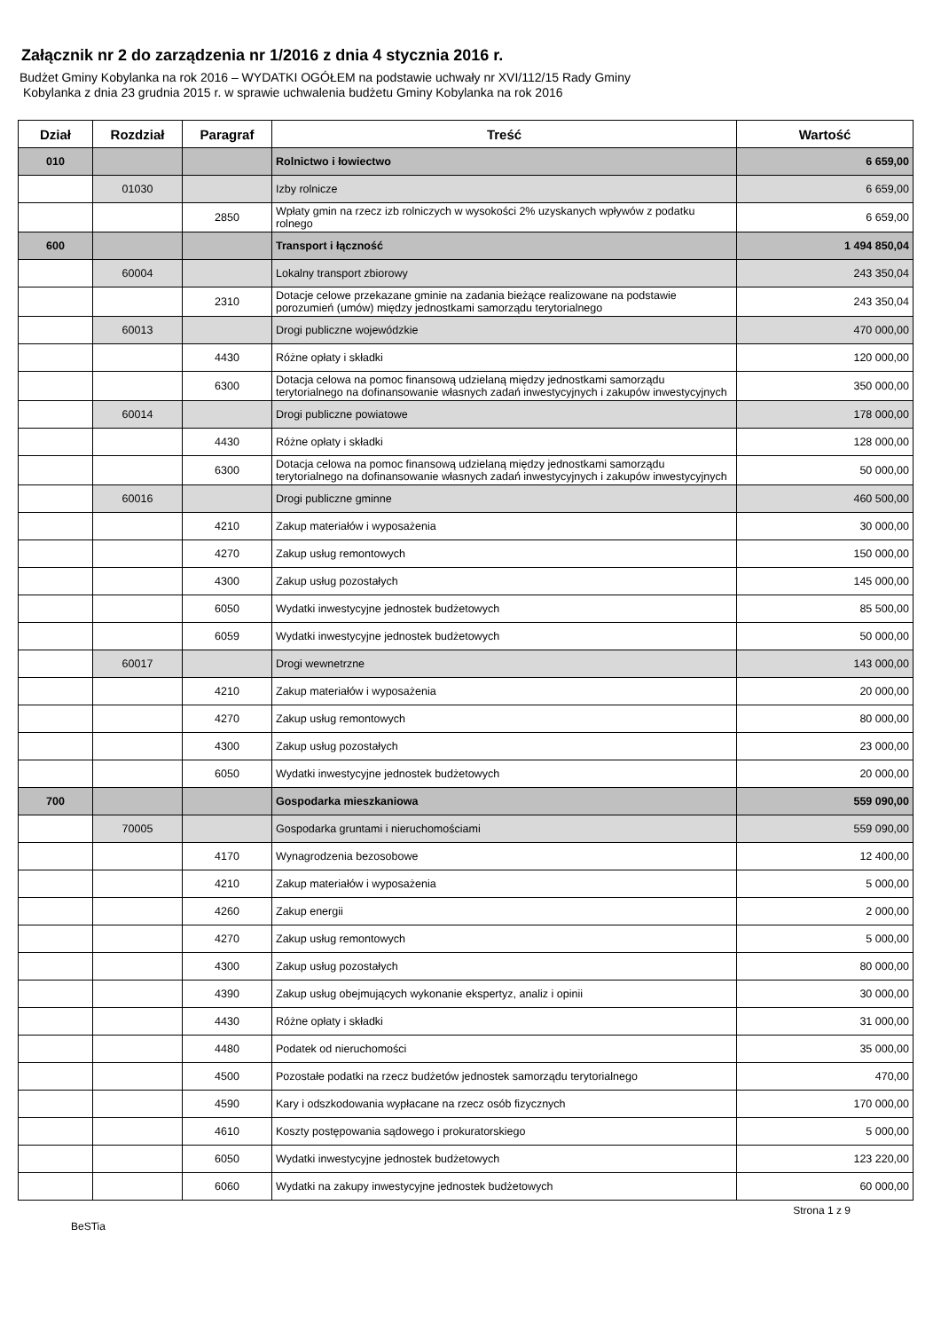Załącznik nr 2 do zarządzenia nr 1/2016 z dnia 4 stycznia 2016 r.
Budżet Gminy Kobylanka na rok 2016 – WYDATKI OGÓŁEM na podstawie uchwały nr XVI/112/15 Rady Gminy
Kobylanka z dnia 23 grudnia 2015 r. w sprawie uchwalenia budżetu Gminy Kobylanka na rok 2016
| Dział | Rozdział | Paragraf | Treść | Wartość |
| --- | --- | --- | --- | --- |
| 010 | | | Rolnictwo i łowiectwo | 6 659,00 |
| | 01030 | | Izby rolnicze | 6 659,00 |
| | | 2850 | Wpłaty gmin na rzecz izb rolniczych w wysokości 2% uzyskanych wpływów z podatku rolnego | 6 659,00 |
| 600 | | | Transport i łączność | 1 494 850,04 |
| | 60004 | | Lokalny transport zbiorowy | 243 350,04 |
| | | 2310 | Dotacje celowe przekazane gminie na zadania bieżące realizowane na podstawie porozumień (umów) między jednostkami samorządu terytorialnego | 243 350,04 |
| | 60013 | | Drogi publiczne wojewódzkie | 470 000,00 |
| | | 4430 | Różne opłaty i składki | 120 000,00 |
| | | 6300 | Dotacja celowa na pomoc finansową udzielaną między jednostkami samorządu terytorialnego na dofinansowanie własnych zadań inwestycyjnych i zakupów inwestycyjnych | 350 000,00 |
| | 60014 | | Drogi publiczne powiatowe | 178 000,00 |
| | | 4430 | Różne opłaty i składki | 128 000,00 |
| | | 6300 | Dotacja celowa na pomoc finansową udzielaną między jednostkami samorządu terytorialnego na dofinansowanie własnych zadań inwestycyjnych i zakupów inwestycyjnych | 50 000,00 |
| | 60016 | | Drogi publiczne gminne | 460 500,00 |
| | | 4210 | Zakup materiałów i wyposażenia | 30 000,00 |
| | | 4270 | Zakup usług remontowych | 150 000,00 |
| | | 4300 | Zakup usług pozostałych | 145 000,00 |
| | | 6050 | Wydatki inwestycyjne jednostek budżetowych | 85 500,00 |
| | | 6059 | Wydatki inwestycyjne jednostek budżetowych | 50 000,00 |
| | 60017 | | Drogi wewnetrzne | 143 000,00 |
| | | 4210 | Zakup materiałów i wyposażenia | 20 000,00 |
| | | 4270 | Zakup usług remontowych | 80 000,00 |
| | | 4300 | Zakup usług pozostałych | 23 000,00 |
| | | 6050 | Wydatki inwestycyjne jednostek budżetowych | 20 000,00 |
| 700 | | | Gospodarka mieszkaniowa | 559 090,00 |
| | 70005 | | Gospodarka gruntami i nieruchomościami | 559 090,00 |
| | | 4170 | Wynagrodzenia bezosobowe | 12 400,00 |
| | | 4210 | Zakup materiałów i wyposażenia | 5 000,00 |
| | | 4260 | Zakup energii | 2 000,00 |
| | | 4270 | Zakup usług remontowych | 5 000,00 |
| | | 4300 | Zakup usług pozostałych | 80 000,00 |
| | | 4390 | Zakup usług obejmujących wykonanie ekspertyz, analiz i opinii | 30 000,00 |
| | | 4430 | Różne opłaty i składki | 31 000,00 |
| | | 4480 | Podatek od nieruchomości | 35 000,00 |
| | | 4500 | Pozostałe podatki na rzecz budżetów jednostek samorządu terytorialnego | 470,00 |
| | | 4590 | Kary i odszkodowania wypłacane na rzecz osób fizycznych | 170 000,00 |
| | | 4610 | Koszty postępowania sądowego i prokuratorskiego | 5 000,00 |
| | | 6050 | Wydatki inwestycyjne jednostek budżetowych | 123 220,00 |
| | | 6060 | Wydatki na zakupy inwestycyjne jednostek budżetowych | 60 000,00 |
BeSTia Strona 1 z 9